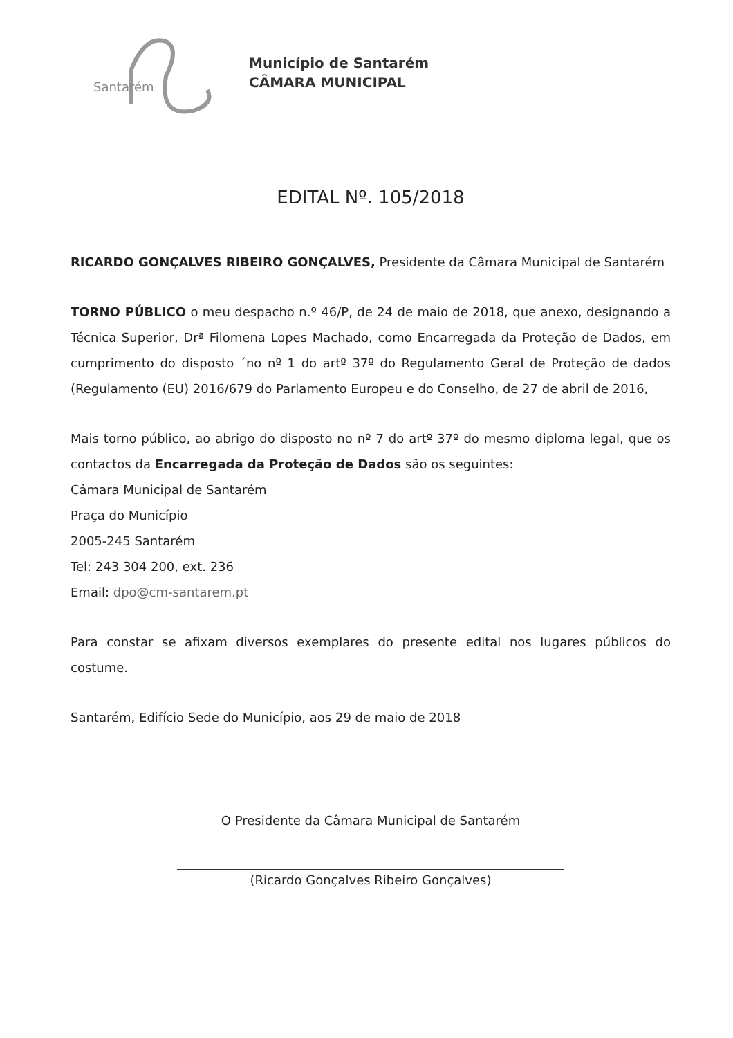Santarém
Município de Santarém
CÂMARA MUNICIPAL
EDITAL Nº. 105/2018
RICARDO GONÇALVES RIBEIRO GONÇALVES, Presidente da Câmara Municipal de Santarém
TORNO PÚBLICO o meu despacho n.º 46/P, de 24 de maio de 2018, que anexo, designando a Técnica Superior, Drª Filomena Lopes Machado, como Encarregada da Proteção de Dados, em cumprimento do disposto ´no nº 1 do artº 37º do Regulamento Geral de Proteção de dados (Regulamento (EU) 2016/679 do Parlamento Europeu e do Conselho, de 27 de abril de 2016,
Mais torno público, ao abrigo do disposto no nº 7 do artº 37º do mesmo diploma legal, que os contactos da Encarregada da Proteção de Dados são os seguintes:
Câmara Municipal de Santarém
Praça do Município
2005-245 Santarém
Tel: 243 304 200, ext. 236
Email: dpo@cm-santarem.pt
Para constar se afixam diversos exemplares do presente edital nos lugares públicos do costume.
Santarém, Edifício Sede do Município, aos 29 de maio de 2018
O Presidente da Câmara Municipal de Santarém
(Ricardo Gonçalves Ribeiro Gonçalves)